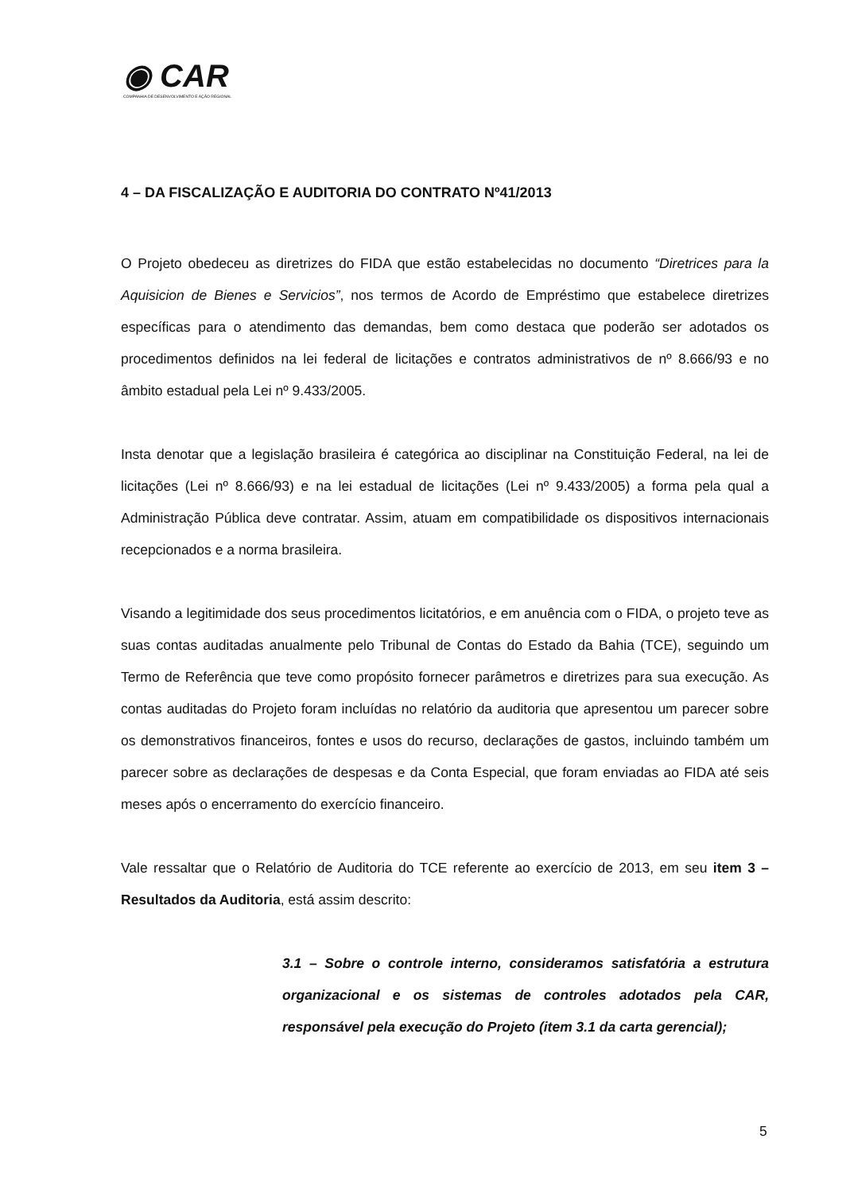◉ CAR
COMPANHIA DE DESENVOLVIMENTO E AÇÃO REGIONAL
4 – DA FISCALIZAÇÃO E AUDITORIA DO CONTRATO Nº41/2013
O Projeto obedeceu as diretrizes do FIDA que estão estabelecidas no documento “Diretrices para la Aquisicion de Bienes e Servicios”, nos termos de Acordo de Empréstimo que estabelece diretrizes específicas para o atendimento das demandas, bem como destaca que poderão ser adotados os procedimentos definidos na lei federal de licitações e contratos administrativos de nº 8.666/93 e no âmbito estadual pela Lei nº 9.433/2005.
Insta denotar que a legislação brasileira é categórica ao disciplinar na Constituição Federal, na lei de licitações (Lei nº 8.666/93) e na lei estadual de licitações (Lei nº 9.433/2005) a forma pela qual a Administração Pública deve contratar. Assim, atuam em compatibilidade os dispositivos internacionais recepcionados e a norma brasileira.
Visando a legitimidade dos seus procedimentos licitatórios, e em anuência com o FIDA, o projeto teve as suas contas auditadas anualmente pelo Tribunal de Contas do Estado da Bahia (TCE), seguindo um Termo de Referência que teve como propósito fornecer parâmetros e diretrizes para sua execução. As contas auditadas do Projeto foram incluídas no relatório da auditoria que apresentou um parecer sobre os demonstrativos financeiros, fontes e usos do recurso, declarações de gastos, incluindo também um parecer sobre as declarações de despesas e da Conta Especial, que foram enviadas ao FIDA até seis meses após o encerramento do exercício financeiro.
Vale ressaltar que o Relatório de Auditoria do TCE referente ao exercício de 2013, em seu item 3 – Resultados da Auditoria, está assim descrito:
3.1 – Sobre o controle interno, consideramos satisfatória a estrutura organizacional e os sistemas de controles adotados pela CAR, responsável pela execução do Projeto (item 3.1 da carta gerencial);
5